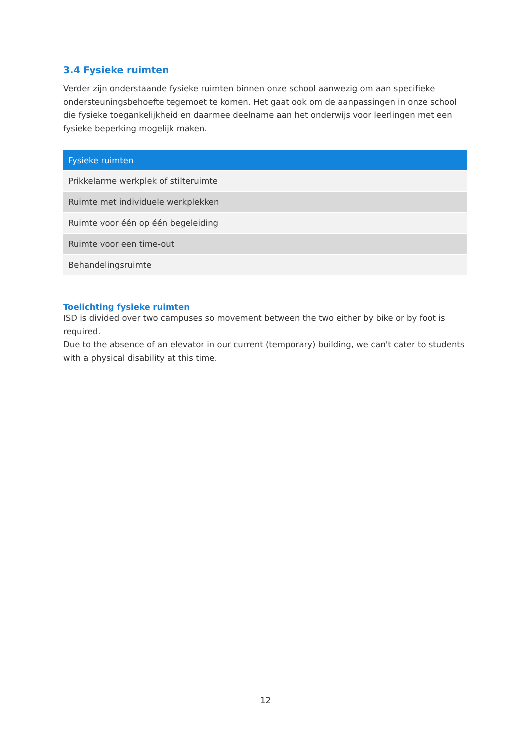3.4 Fysieke ruimten
Verder zijn onderstaande fysieke ruimten binnen onze school aanwezig om aan specifieke ondersteuningsbehoefte tegemoet te komen. Het gaat ook om de aanpassingen in onze school die fysieke toegankelijkheid en daarmee deelname aan het onderwijs voor leerlingen met een fysieke beperking mogelijk maken.
| Fysieke ruimten |
| --- |
| Prikkelarme werkplek of stilteruimte |
| Ruimte met individuele werkplekken |
| Ruimte voor één op één begeleiding |
| Ruimte voor een time-out |
| Behandelingsruimte |
Toelichting fysieke ruimten
ISD is divided over two campuses so movement between the two either by bike or by foot is required.
Due to the absence of an elevator in our current (temporary) building, we can't cater to students with a physical disability at this time.
12